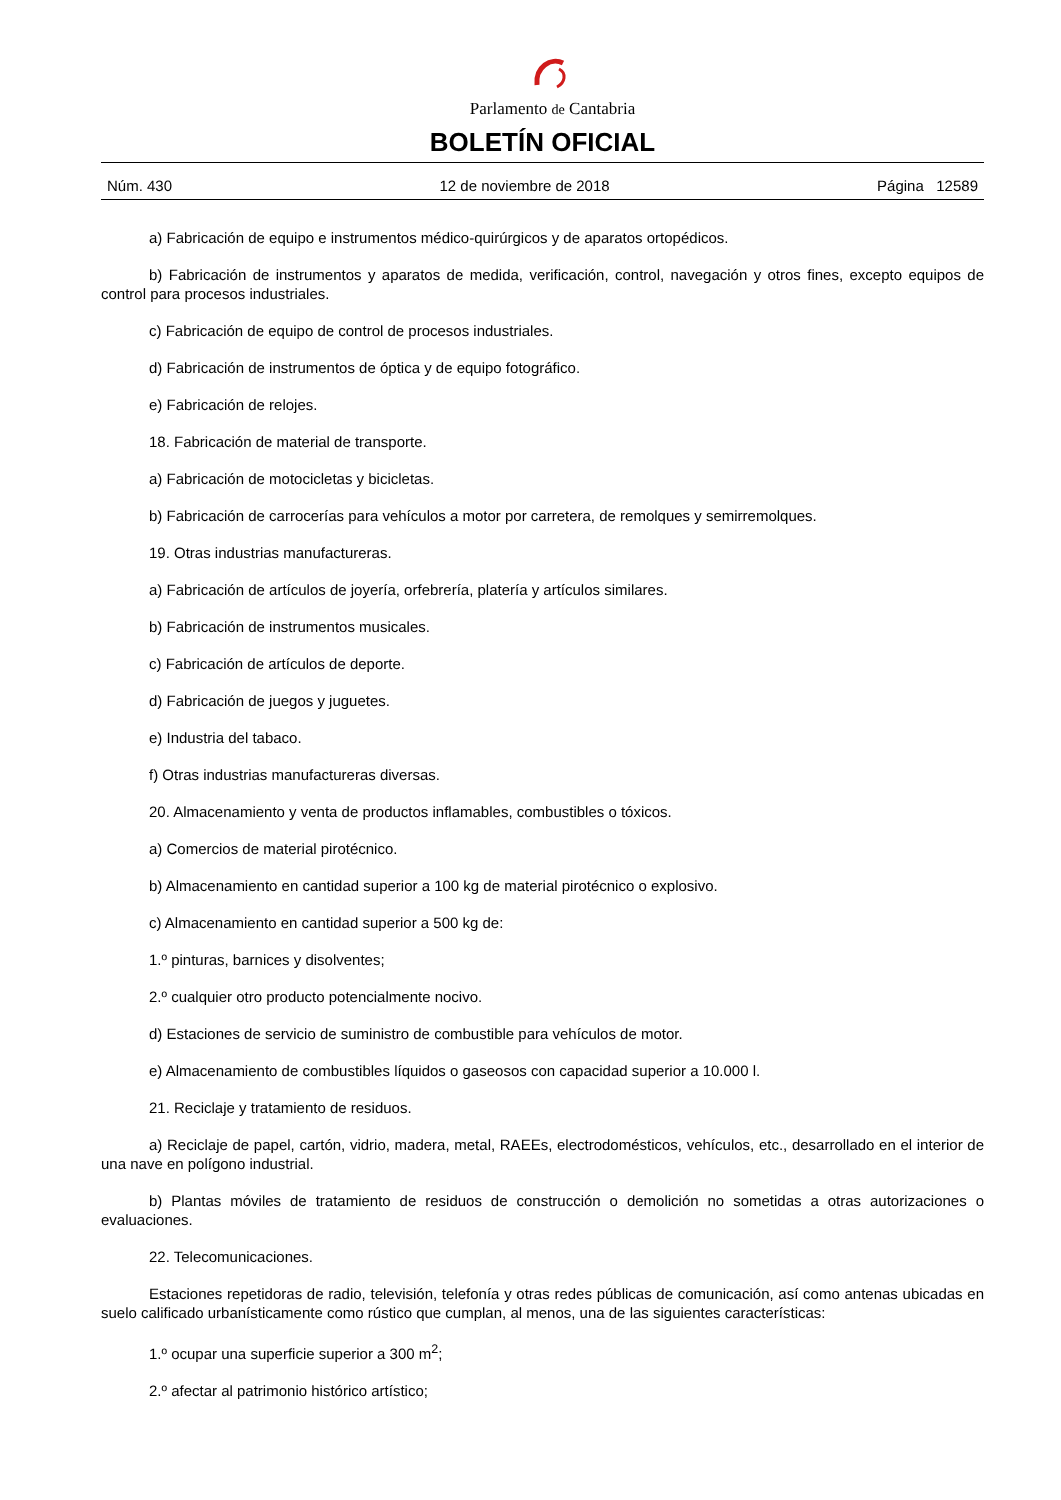Parlamento de Cantabria
BOLETÍN OFICIAL
Núm. 430 12 de noviembre de 2018 Página 12589
a) Fabricación de equipo e instrumentos médico-quirúrgicos y de aparatos ortopédicos.
b) Fabricación de instrumentos y aparatos de medida, verificación, control, navegación y otros fines, excepto equipos de control para procesos industriales.
c) Fabricación de equipo de control de procesos industriales.
d) Fabricación de instrumentos de óptica y de equipo fotográfico.
e) Fabricación de relojes.
18. Fabricación de material de transporte.
a) Fabricación de motocicletas y bicicletas.
b) Fabricación de carrocerías para vehículos a motor por carretera, de remolques y semirremolques.
19. Otras industrias manufactureras.
a) Fabricación de artículos de joyería, orfebrería, platería y artículos similares.
b) Fabricación de instrumentos musicales.
c) Fabricación de artículos de deporte.
d) Fabricación de juegos y juguetes.
e) Industria del tabaco.
f) Otras industrias manufactureras diversas.
20. Almacenamiento y venta de productos inflamables, combustibles o tóxicos.
a) Comercios de material pirotécnico.
b) Almacenamiento en cantidad superior a 100 kg de material pirotécnico o explosivo.
c) Almacenamiento en cantidad superior a 500 kg de:
1.º pinturas, barnices y disolventes;
2.º cualquier otro producto potencialmente nocivo.
d) Estaciones de servicio de suministro de combustible para vehículos de motor.
e) Almacenamiento de combustibles líquidos o gaseosos con capacidad superior a 10.000 l.
21. Reciclaje y tratamiento de residuos.
a) Reciclaje de papel, cartón, vidrio, madera, metal, RAEEs, electrodomésticos, vehículos, etc., desarrollado en el interior de una nave en polígono industrial.
b) Plantas móviles de tratamiento de residuos de construcción o demolición no sometidas a otras autorizaciones o evaluaciones.
22. Telecomunicaciones.
Estaciones repetidoras de radio, televisión, telefonía y otras redes públicas de comunicación, así como antenas ubicadas en suelo calificado urbanísticamente como rústico que cumplan, al menos, una de las siguientes características:
1.º ocupar una superficie superior a 300 m<sup>2</sup>;
2.º afectar al patrimonio histórico artístico;